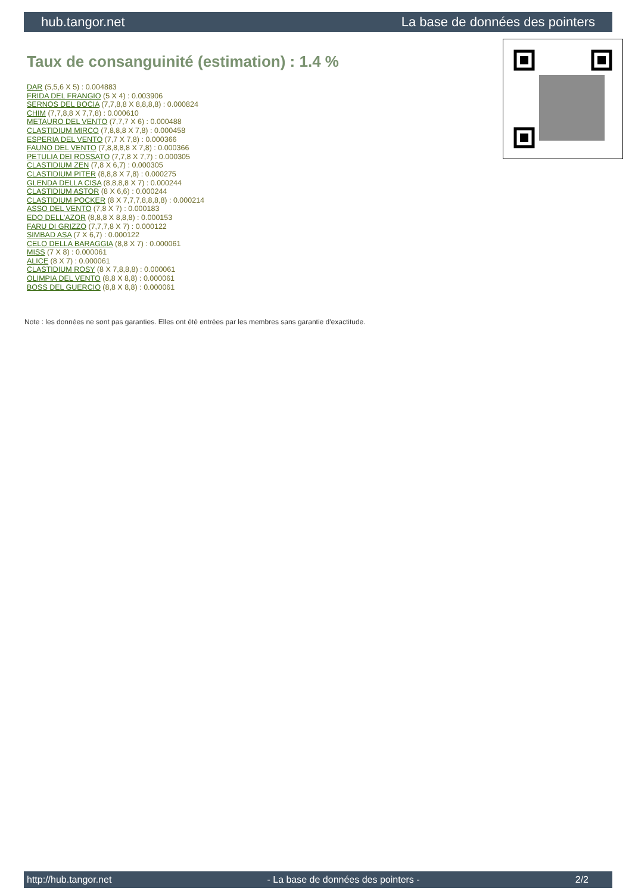hub.tangor.net La base de données des pointers
Taux de consanguinité (estimation) : 1.4 %
DAR (5,5,6 X 5) : 0.004883
FRIDA DEL FRANGIO (5 X 4) : 0.003906
SERNOS DEL BOCIA (7,7,8,8 X 8,8,8,8) : 0.000824
CHIM (7,7,8,8 X 7,7,8) : 0.000610
METAURO DEL VENTO (7,7,7 X 6) : 0.000488
CLASTIDIUM MIRCO (7,8,8,8 X 7,8) : 0.000458
ESPERIA DEL VENTO (7,7 X 7,8) : 0.000366
FAUNO DEL VENTO (7,8,8,8,8 X 7,8) : 0.000366
PETULIA DEI ROSSATO (7,7,8 X 7,7) : 0.000305
CLASTIDIUM ZEN (7,8 X 6,7) : 0.000305
CLASTIDIUM PITER (8,8,8 X 7,8) : 0.000275
GLENDA DELLA CISA (8,8,8,8 X 7) : 0.000244
CLASTIDIUM ASTOR (8 X 6,6) : 0.000244
CLASTIDIUM POCKER (8 X 7,7,7,8,8,8,8) : 0.000214
ASSO DEL VENTO (7,8 X 7) : 0.000183
EDO DELL'AZOR (8,8,8 X 8,8,8) : 0.000153
FARU DI GRIZZO (7,7,7,8 X 7) : 0.000122
SIMBAD ASA (7 X 6,7) : 0.000122
CELO DELLA BARAGGIA (8,8 X 7) : 0.000061
MISS (7 X 8) : 0.000061
ALICE (8 X 7) : 0.000061
CLASTIDIUM ROSY (8 X 7,8,8,8) : 0.000061
OLIMPIA DEL VENTO (8,8 X 8,8) : 0.000061
BOSS DEL GUERCIO (8,8 X 8,8) : 0.000061
Note : les données ne sont pas garanties. Elles ont été entrées par les membres sans garantie d'exactitude.
http://hub.tangor.net - La base de données des pointers - 2/2